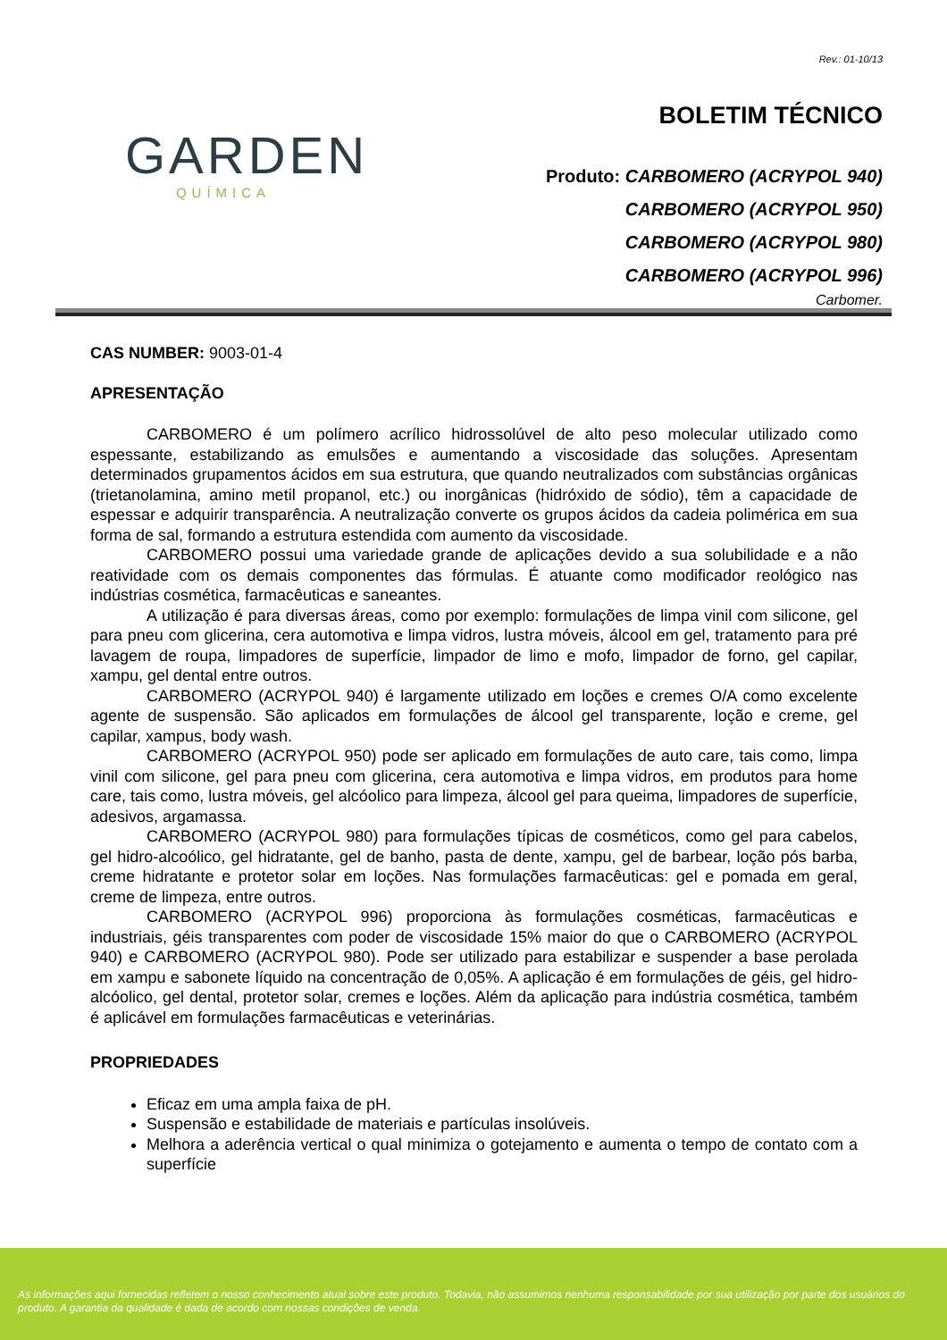GARDEN
QUÍMICA
Rev.: 01-10/13
BOLETIM TÉCNICO
Produto: CARBOMERO (ACRYPOL 940)
CARBOMERO (ACRYPOL 950)
CARBOMERO (ACRYPOL 980)
CARBOMERO (ACRYPOL 996)
Carbomer.
CAS NUMBER: 9003-01-4
APRESENTAÇÃO
CARBOMERO é um polímero acrílico hidrossolúvel de alto peso molecular utilizado como espessante, estabilizando as emulsões e aumentando a viscosidade das soluções. Apresentam determinados grupamentos ácidos em sua estrutura, que quando neutralizados com substâncias orgânicas (trietanolamina, amino metil propanol, etc.) ou inorgânicas (hidróxido de sódio), têm a capacidade de espessar e adquirir transparência. A neutralização converte os grupos ácidos da cadeia polimérica em sua forma de sal, formando a estrutura estendida com aumento da viscosidade.
CARBOMERO possui uma variedade grande de aplicações devido a sua solubilidade e a não reatividade com os demais componentes das fórmulas. É atuante como modificador reológico nas indústrias cosmética, farmacêuticas e saneantes.
A utilização é para diversas áreas, como por exemplo: formulações de limpa vinil com silicone, gel para pneu com glicerina, cera automotiva e limpa vidros, lustra móveis, álcool em gel, tratamento para pré lavagem de roupa, limpadores de superfície, limpador de limo e mofo, limpador de forno, gel capilar, xampu, gel dental entre outros.
CARBOMERO (ACRYPOL 940) é largamente utilizado em loções e cremes O/A como excelente agente de suspensão. São aplicados em formulações de álcool gel transparente, loção e creme, gel capilar, xampus, body wash.
CARBOMERO (ACRYPOL 950) pode ser aplicado em formulações de auto care, tais como, limpa vinil com silicone, gel para pneu com glicerina, cera automotiva e limpa vidros, em produtos para home care, tais como, lustra móveis, gel alcóolico para limpeza, álcool gel para queima, limpadores de superfície, adesivos, argamassa.
CARBOMERO (ACRYPOL 980) para formulações típicas de cosméticos, como gel para cabelos, gel hidro-alcoólico, gel hidratante, gel de banho, pasta de dente, xampu, gel de barbear, loção pós barba, creme hidratante e protetor solar em loções. Nas formulações farmacêuticas: gel e pomada em geral, creme de limpeza, entre outros.
CARBOMERO (ACRYPOL 996) proporciona às formulações cosméticas, farmacêuticas e industriais, géis transparentes com poder de viscosidade 15% maior do que o CARBOMERO (ACRYPOL 940) e CARBOMERO (ACRYPOL 980). Pode ser utilizado para estabilizar e suspender a base perolada em xampu e sabonete líquido na concentração de 0,05%. A aplicação é em formulações de géis, gel hidro-alcóolico, gel dental, protetor solar, cremes e loções. Além da aplicação para indústria cosmética, também é aplicável em formulações farmacêuticas e veterinárias.
PROPRIEDADES
Eficaz em uma ampla faixa de pH.
Suspensão e estabilidade de materiais e partículas insolúveis.
Melhora a aderência vertical o qual minimiza o gotejamento e aumenta o tempo de contato com a superfície
As informações aqui fornecidas refletem o nosso conhecimento atual sobre este produto. Todavia, não assumimos nenhuma responsabilidade por sua utilização por parte dos usuários do produto. A garantia da qualidade é dada de acordo com nossas condições de venda.